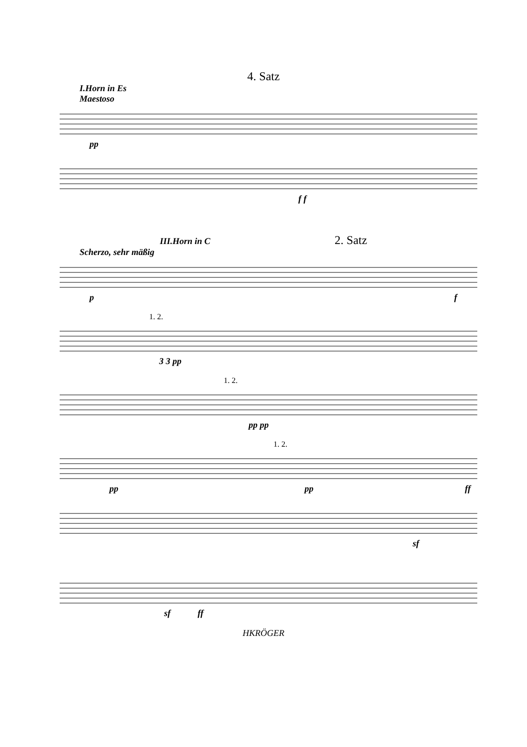4. Satz
I.Horn in Es
Maestoso
pp
f f
III.Horn in C 2. Satz
Scherzo, sehr mäßig
p f
1. 2.
3 3 pp
1. 2.
pp pp
1. 2.
pp pp ff
sf
sf ff
HKRÖGER